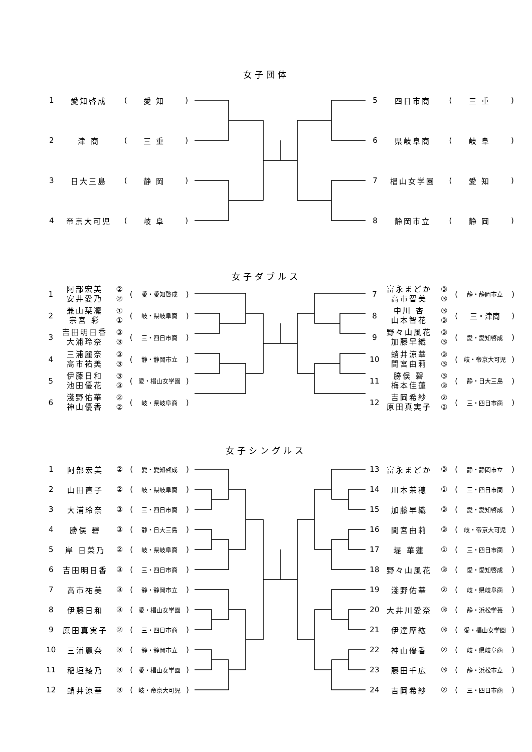女子団体
| 1 | 愛知啓成 | ( | 愛知 | ) |
| 2 | 津 商 | ( | 三重 | ) |
| 3 | 日大三島 | ( | 静岡 | ) |
| 4 | 帝京大可児 | ( | 岐阜 | ) |
| 5 | 四日市商 | ( | 三重 | ) |
| 6 | 県岐阜商 | ( | 岐阜 | ) |
| 7 | 椙山女学園 | ( | 愛知 | ) |
| 8 | 静岡市立 | ( | 静岡 | ) |
女子ダブルス
| 1 | 阿部宏美 安井愛乃 | ② ② | ( | 愛・愛知啓成 | ) |
| 2 | 兼山栞凜 宗宮 彩 | ① ① | ( | 岐・県岐阜商 | ) |
| 3 | 吉田明日香 大浦玲奈 | ③ ③ | ( | 三・四日市商 | ) |
| 4 | 三浦麗奈 高市祐美 | ③ ③ | ( | 静・静岡市立 | ) |
| 5 | 伊藤日和 池田優花 | ③ ③ | ( | 愛・椙山女学園 | ) |
| 6 | 淺野佑華 神山優香 | ② ② | ( | 岐・県岐阜商 | ) |
| 7 | 富永まどか 高市智美 | ③ ③ | ( | 静・静岡市立 | ) |
| 8 | 中川 杏 山本智花 | ③ ③ | ( | 三・津商 | ) |
| 9 | 野々山風花 加藤早織 | ③ ③ | ( | 愛・愛知啓成 | ) |
| 10 | 蛸井涼華 間宮由莉 | ③ ③ | ( | 岐・帝京大可児 | ) |
| 11 | 勝俣 碧 梅本佳蓮 | ③ ③ | ( | 静・日大三島 | ) |
| 12 | 吉岡希紗 原田真実子 | ② ② | ( | 三・四日市商 | ) |
女子シングルス
| 1 | 阿部宏美 | ② | ( | 愛・愛知啓成 | ) |
| 2 | 山田直子 | ② | ( | 岐・県岐阜商 | ) |
| 3 | 大浦玲奈 | ③ | ( | 三・四日市商 | ) |
| 4 | 勝俣 碧 | ③ | ( | 静・日大三島 | ) |
| 5 | 岸 日菜乃 | ② | ( | 岐・県岐阜商 | ) |
| 6 | 吉田明日香 | ③ | ( | 三・四日市商 | ) |
| 7 | 高市祐美 | ③ | ( | 静・静岡市立 | ) |
| 8 | 伊藤日和 | ③ | ( | 愛・椙山女学園 | ) |
| 9 | 原田真実子 | ② | ( | 三・四日市商 | ) |
| 10 | 三浦麗奈 | ③ | ( | 静・静岡市立 | ) |
| 11 | 稲垣綾乃 | ③ | ( | 愛・椙山女学園 | ) |
| 12 | 蛸井涼華 | ③ | ( | 岐・帝京大可児 | ) |
| 13 | 富永まどか | ③ | ( | 静・静岡市立 | ) |
| 14 | 川本茉穂 | ① | ( | 三・四日市商 | ) |
| 15 | 加藤早織 | ③ | ( | 愛・愛知啓成 | ) |
| 16 | 間宮由莉 | ③ | ( | 岐・帝京大可児 | ) |
| 17 | 堤 華蓮 | ① | ( | 三・四日市商 | ) |
| 18 | 野々山風花 | ③ | ( | 愛・愛知啓成 | ) |
| 19 | 淺野佑華 | ② | ( | 岐・県岐阜商 | ) |
| 20 | 大井川愛奈 | ③ | ( | 静・浜松学芸 | ) |
| 21 | 伊達摩紘 | ③ | ( | 愛・椙山女学園 | ) |
| 22 | 神山優香 | ② | ( | 岐・県岐阜商 | ) |
| 23 | 藤田千広 | ③ | ( | 静・浜松市立 | ) |
| 24 | 吉岡希紗 | ② | ( | 三・四日市商 | ) |